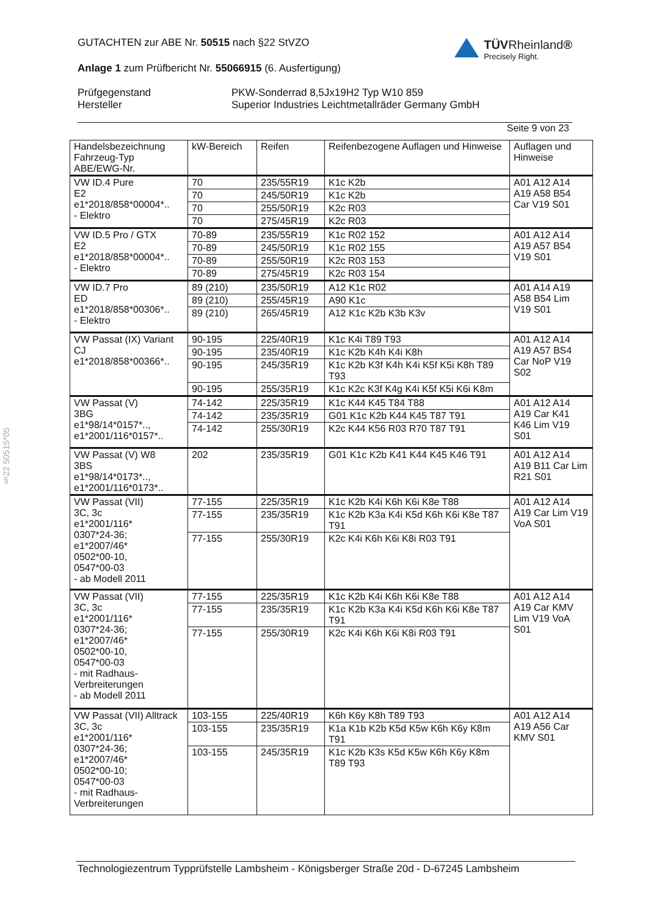GUTACHTEN zur ABE Nr. 50515 nach §22 StVZO
TÜVRheinland®
Precisely Right.
Anlage 1 zum Prüfbericht Nr. 55066915 (6. Ausfertigung)
Prüfgegenstand
Hersteller
PKW-Sonderrad 8,5Jx19H2 Typ W10 859
Superior Industries Leichtmetallräder Germany GmbH
Seite 9 von 23
§22 50515*05
| Handelsbezeichnung Fahrzeug-Typ ABE/EWG-Nr. | kW-Bereich | Reifen | Reifenbezogene Auflagen und Hinweise | Auflagen und Hinweise |
| --- | --- | --- | --- | --- |
| VW ID.4 Pure E2 e1*2018/858*00004*.. - Elektro | 70 | 235/55R19 | K1c K2b | A01 A12 A14 A19 A58 B54 Car V19 S01 |
| | 70 | 245/50R19 | K1c K2b | |
| | 70 | 255/50R19 | K2c R03 | |
| | 70 | 275/45R19 | K2c R03 | |
| VW ID.5 Pro / GTX E2 e1*2018/858*00004*.. - Elektro | 70-89 | 235/55R19 | K1c R02 152 | A01 A12 A14 A19 A57 B54 V19 S01 |
| | 70-89 | 245/50R19 | K1c R02 155 | |
| | 70-89 | 255/50R19 | K2c R03 153 | |
| | 70-89 | 275/45R19 | K2c R03 154 | |
| VW ID.7 Pro ED e1*2018/858*00306*.. - Elektro | 89 (210) | 235/50R19 | A12 K1c R02 | A01 A14 A19 A58 B54 Lim V19 S01 |
| | 89 (210) | 255/45R19 | A90 K1c | |
| | 89 (210) | 265/45R19 | A12 K1c K2b K3b K3v | |
| VW Passat (IX) Variant CJ e1*2018/858*00366*.. | 90-195 | 225/40R19 | K1c K4i T89 T93 | A01 A12 A14 A19 A57 BS4 Car NoP V19 S02 |
| | 90-195 | 235/40R19 | K1c K2b K4h K4i K8h | |
| | 90-195 | 245/35R19 | K1c K2b K3f K4h K4i K5f K5i K8h T89 T93 | |
| | 90-195 | 255/35R19 | K1c K2c K3f K4g K4i K5f K5i K6i K8m | |
| VW Passat (V) 3BG e1*98/14*0157*.., e1*2001/116*0157*.. | 74-142 | 225/35R19 | K1c K44 K45 T84 T88 | A01 A12 A14 A19 Car K41 K46 Lim V19 S01 |
| | 74-142 | 235/35R19 | G01 K1c K2b K44 K45 T87 T91 | |
| | 74-142 | 255/30R19 | K2c K44 K56 R03 R70 T87 T91 | |
| VW Passat (V) W8 3BS e1*98/14*0173*.., e1*2001/116*0173*.. | 202 | 235/35R19 | G01 K1c K2b K41 K44 K45 K46 T91 | A01 A12 A14 A19 B11 Car Lim R21 S01 |
| VW Passat (VII) 3C, 3c e1*2001/116* 0307*24-36; e1*2007/46* 0502*00-10, 0547*00-03 - ab Modell 2011 | 77-155 | 225/35R19 | K1c K2b K4i K6h K6i K8e T88 | A01 A12 A14 A19 Car Lim V19 VoA S01 |
| | 77-155 | 235/35R19 | K1c K2b K3a K4i K5d K6h K6i K8e T87 T91 | |
| | 77-155 | 255/30R19 | K2c K4i K6h K6i K8i R03 T91 | |
| VW Passat (VII) 3C, 3c e1*2001/116* 0307*24-36; e1*2007/46* 0502*00-10, 0547*00-03 - mit Radhaus-Verbreiterungen - ab Modell 2011 | 77-155 | 225/35R19 | K1c K2b K4i K6h K6i K8e T88 | A01 A12 A14 A19 Car KMV Lim V19 VoA S01 |
| | 77-155 | 235/35R19 | K1c K2b K3a K4i K5d K6h K6i K8e T87 T91 | |
| | 77-155 | 255/30R19 | K2c K4i K6h K6i K8i R03 T91 | |
| VW Passat (VII) Alltrack 3C, 3c e1*2001/116* 0307*24-36; e1*2007/46* 0502*00-10; 0547*00-03 - mit Radhaus-Verbreiterungen | 103-155 | 225/40R19 | K6h K6y K8h T89 T93 | A01 A12 A14 A19 A56 Car KMV S01 |
| | 103-155 | 235/35R19 | K1a K1b K2b K5d K5w K6h K6y K8m T91 | |
| | 103-155 | 245/35R19 | K1c K2b K3s K5d K5w K6h K6y K8m T89 T93 | |
Technologiezentrum Typprüfstelle Lambsheim - Königsberger Straße 20d - D-67245 Lambsheim